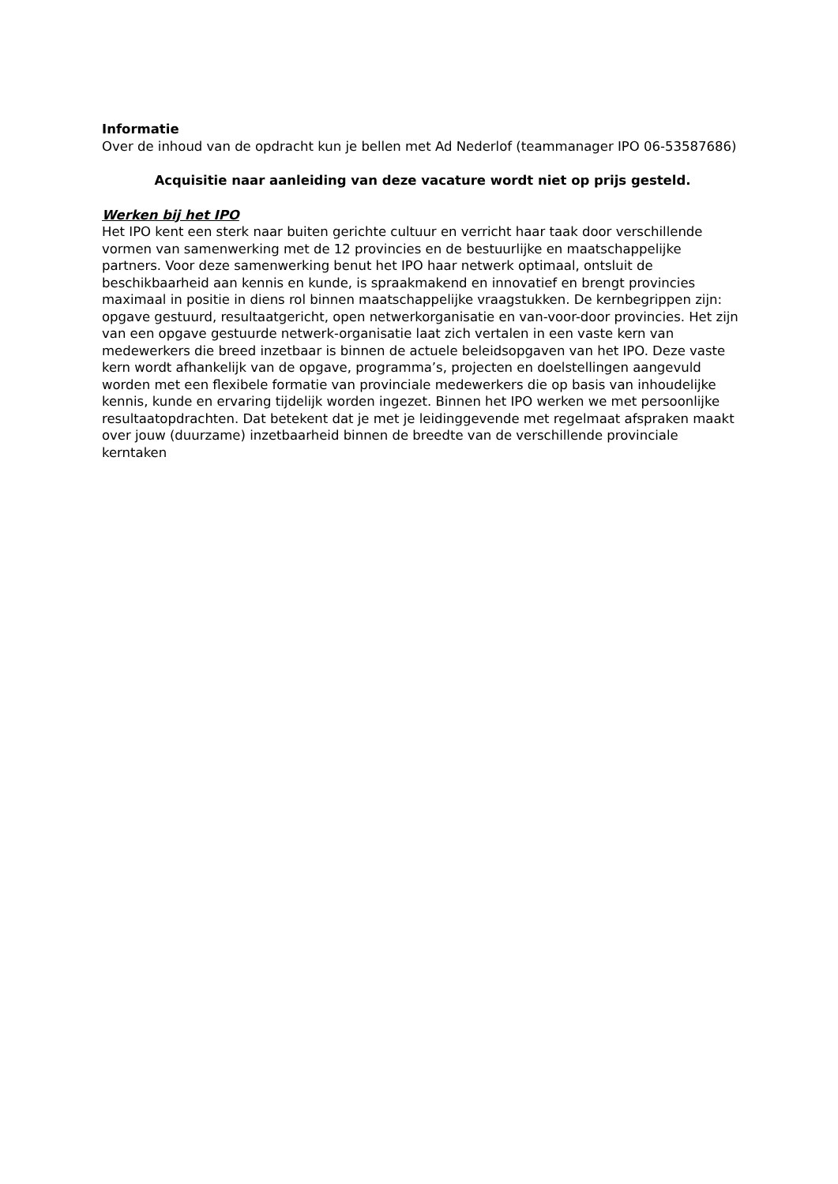Informatie
Over de inhoud van de opdracht kun je bellen met Ad Nederlof (teammanager IPO 06-53587686)
Acquisitie naar aanleiding van deze vacature wordt niet op prijs gesteld.
Werken bij het IPO
Het IPO kent een sterk naar buiten gerichte cultuur en verricht haar taak door verschillende vormen van samenwerking met de 12 provincies en de bestuurlijke en maatschappelijke partners. Voor deze samenwerking benut het IPO haar netwerk optimaal, ontsluit de beschikbaarheid aan kennis en kunde, is spraakmakend en innovatief en brengt provincies maximaal in positie in diens rol binnen maatschappelijke vraagstukken. De kernbegrippen zijn: opgave gestuurd, resultaatgericht, open netwerkorganisatie en van-voor-door provincies. Het zijn van een opgave gestuurde netwerk-organisatie laat zich vertalen in een vaste kern van medewerkers die breed inzetbaar is binnen de actuele beleidsopgaven van het IPO. Deze vaste kern wordt afhankelijk van de opgave, programma’s, projecten en doelstellingen aangevuld worden met een flexibele formatie van provinciale medewerkers die op basis van inhoudelijke kennis, kunde en ervaring tijdelijk worden ingezet. Binnen het IPO werken we met persoonlijke resultaatopdrachten. Dat betekent dat je met je leidinggevende met regelmaat afspraken maakt over jouw (duurzame) inzetbaarheid binnen de breedte van de verschillende provinciale kerntaken